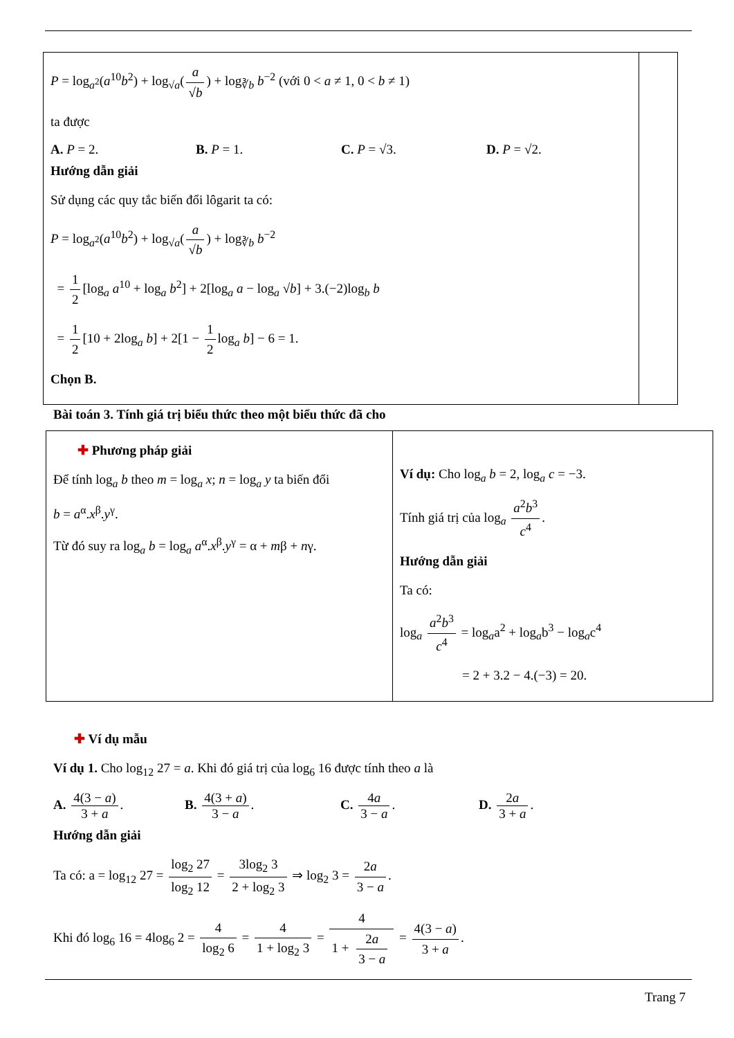| P = log<sub>a<sup>2</sup></sub>( a<sup>10</sup> b<sup>2</sup>) + log<sub>√a</sub>( a √ b ) + log<sub>∛b</sub> b<sup>−2</sup> (với 0 < a ≠ 1, 0 < b ≠ 1) ta được A. P = 2. B. P = 1. C. P = √3. D. P = √2. Hướng dẫn giải Sử dụng các quy tắc biến đổi lôgarit ta có: P = log<sub>a<sup>2</sup></sub>( a<sup>10</sup> b<sup>2</sup>) + log<sub>√a</sub>( a √ b ) + log<sub>∛b</sub> b<sup>−2</sup> = 1 2 [log<sub>a</sub> a<sup>10</sup> + log<sub>a</sub> b<sup>2</sup>] + 2[log<sub>a</sub> a − log<sub>a</sub> √ b ] + 3.(−2)log<sub>b</sub> b = 1 2 [10 + 2log<sub>a</sub> b ] + 2[1 − 1 2 log<sub>a</sub> b ] − 6 = 1. Chọn B. | |
Bài toán 3. Tính giá trị biểu thức theo một biểu thức đã cho
| ✚ Phương pháp giải Để tính log<sub>a</sub> b theo m = log<sub>a</sub> x ; n = log<sub>a</sub> y ta biến đổi b = a<sup>α</sup>. x<sup>β</sup>. y<sup>γ</sup>. Từ đó suy ra log<sub>a</sub> b = log<sub>a</sub> a<sup>α</sup>. x<sup>β</sup>. y<sup>γ</sup> = α + m β + n γ. | Ví dụ: Cho log<sub>a</sub> b = 2, log<sub>a</sub> c = −3. Tính giá trị của log<sub>a</sub> a<sup>2</sup> b<sup>3</sup> c<sup>4</sup> . Hướng dẫn giải Ta có: log<sub>a</sub> a<sup>2</sup> b<sup>3</sup> c<sup>4</sup> = log<sub>a</sub>a<sup>2</sup> + log<sub>a</sub>b<sup>3</sup> − log<sub>a</sub>c<sup>4</sup> = 2 + 3.2 − 4.(−3) = 20. |
✚ Ví dụ mẫu
Ví dụ 1. Cho log<sub>12</sub> 27 = a. Khi đó giá trị của log<sub>6</sub> 16 được tính theo a là
A. 4(3 − a) 3 + a.
B. 4(3 + a) 3 − a. C. 4a 3 − a. D. 2a 3 + a.
Hướng dẫn giải
Ta có: a = log<sub>12</sub> 27 = log<sub>2</sub> 27 log<sub>2</sub> 12 = 3log<sub>2</sub> 3 2 + log<sub>2</sub> 3 ⇒ log<sub>2</sub> 3 = 2a 3 − a.
Khi đó log<sub>6</sub> 16 = 4log<sub>6</sub> 2 = 4 log<sub>2</sub> 6 = 4 1 + log<sub>2</sub> 3 = 4 1 + 2a 3 − a = 4(3 − a) 3 + a.
Trang 7